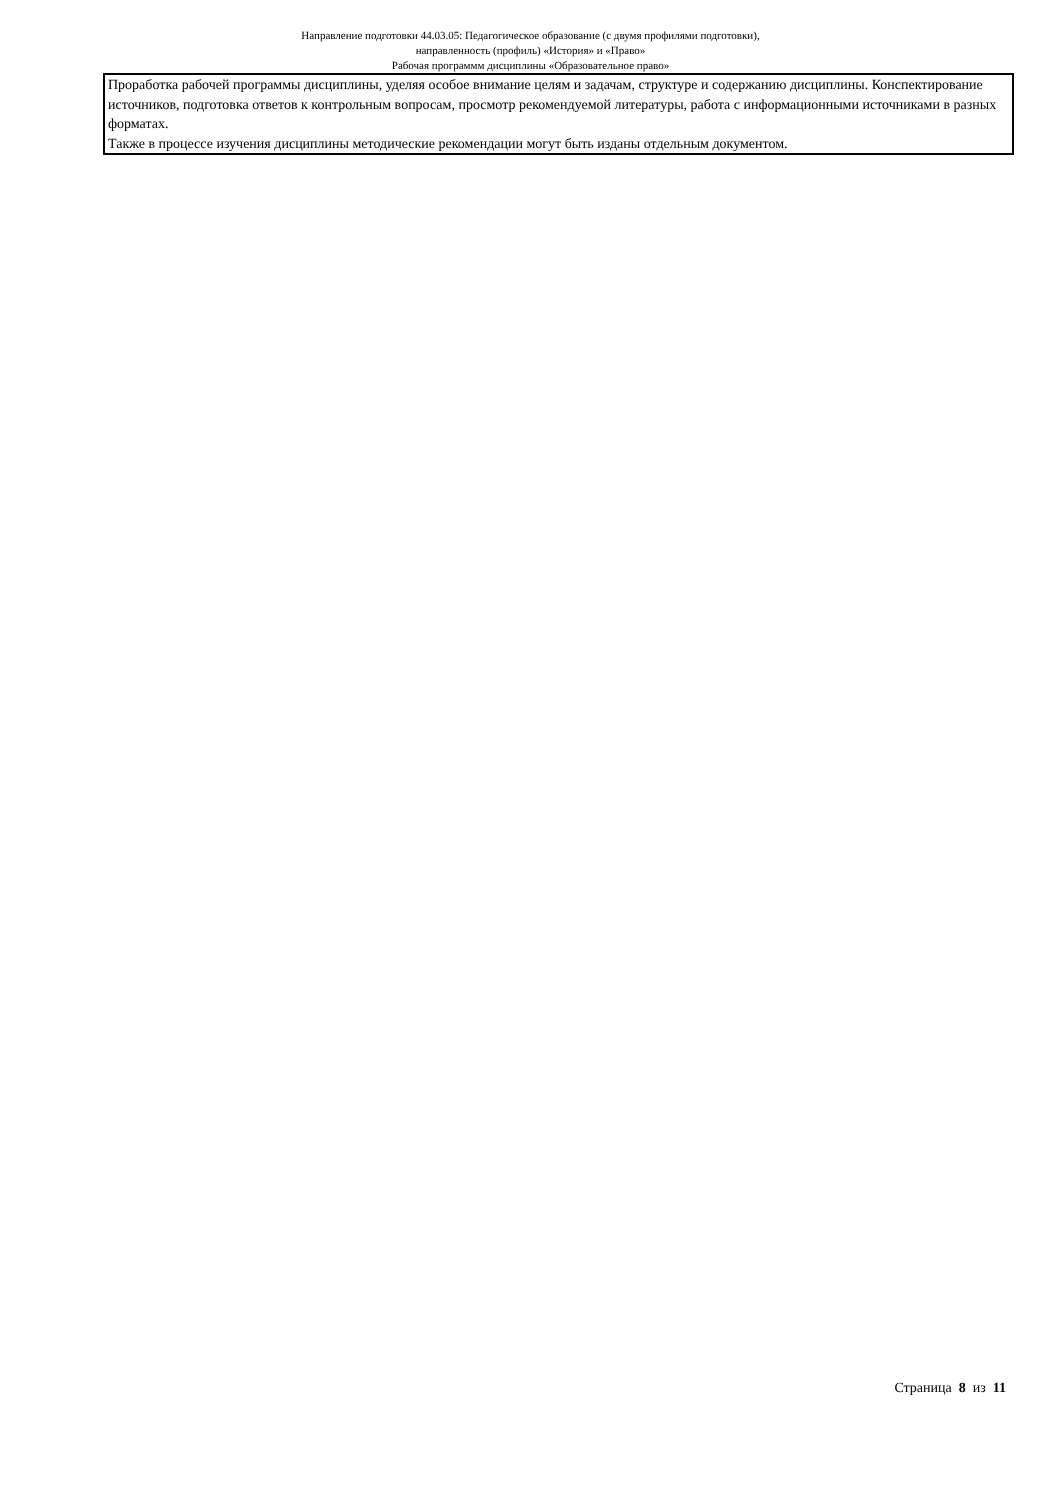Направление подготовки 44.03.05: Педагогическое образование (с двумя профилями подготовки),
направленность (профиль) «История» и «Право»
Рабочая программм дисциплины «Образовательное право»
| Проработка рабочей программы дисциплины, уделяя особое внимание целям и задачам, структуре и содержанию дисциплины. Конспектирование источников, подготовка ответов к контрольным вопросам, просмотр рекомендуемой литературы, работа с информационными источниками в разных форматах. Также в процессе изучения дисциплины методические рекомендации могут быть изданы отдельным документом. |
Страница 8 из 11